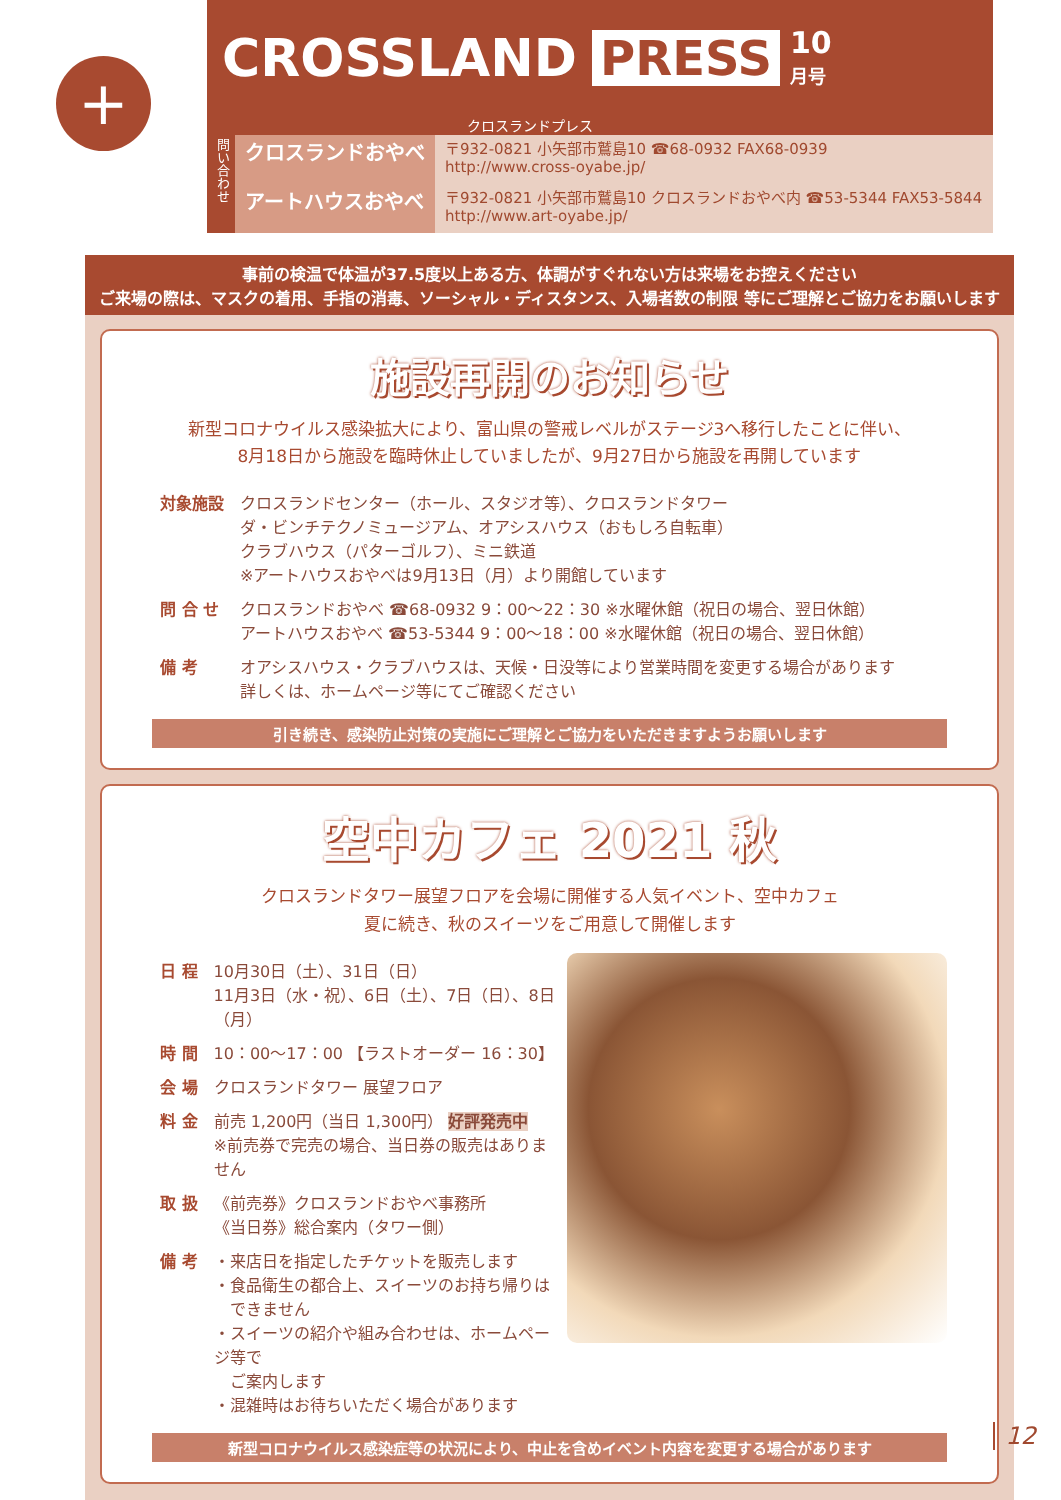+
うちゅう たいよう
CROSSLAND PRESS 10
月号
クロスランドプレス
問い合わせ
クロスランドおやべ
アートハウスおやべ
〒932-0821 小矢部市鷲島10 ☎68-0932 FAX68-0939
http://www.cross-oyabe.jp/
〒932-0821 小矢部市鷲島10 クロスランドおやべ内 ☎53-5344 FAX53-5844
http://www.art-oyabe.jp/
事前の検温で体温が37.5度以上ある方、体調がすぐれない方は来場をお控えください
ご来場の際は、マスクの着用、手指の消毒、ソーシャル・ディスタンス、入場者数の制限 等にご理解とご協力をお願いします
施設再開のお知らせ
新型コロナウイルス感染拡大により、富山県の警戒レベルがステージ3へ移行したことに伴い、
8月18日から施設を臨時休止していましたが、9月27日から施設を再開しています
| 対象施設 | クロスランドセンター（ホール、スタジオ等）、クロスランドタワー ダ・ビンチテクノミュージアム、オアシスハウス（おもしろ自転車） クラブハウス（パターゴルフ）、ミニ鉄道 ※アートハウスおやべは9月13日（月）より開館しています |
| 問 合 せ | クロスランドおやべ ☎68-0932 9：00～22：30 ※水曜休館（祝日の場合、翌日休館） アートハウスおやべ ☎53-5344 9：00～18：00 ※水曜休館（祝日の場合、翌日休館） |
| 備 考 | オアシスハウス・クラブハウスは、天候・日没等により営業時間を変更する場合があります 詳しくは、ホームページ等にてご確認ください |
引き続き、感染防止対策の実施にご理解とご協力をいただきますようお願いします
空中カフェ 2021 秋
クロスランドタワー展望フロアを会場に開催する人気イベント、空中カフェ
夏に続き、秋のスイーツをご用意して開催します
| 日 程 | 10月30日（土）、31日（日） 11月3日（水・祝）、6日（土）、7日（日）、8日（月） |
| 時 間 | 10：00～17：00 【ラストオーダー 16：30】 |
| 会 場 | クロスランドタワー 展望フロア |
| 料 金 | 前売 1,200円（当日 1,300円） 好評発売中 ※前売券で完売の場合、当日券の販売はありません |
| 取 扱 | 《前売券》クロスランドおやべ事務所 《当日券》総合案内（タワー側） |
| 備 考 | ・来店日を指定したチケットを販売します ・食品衛生の都合上、スイーツのお持ち帰りは できません ・スイーツの紹介や組み合わせは、ホームページ等で ご案内します ・混雑時はお待ちいただく場合があります |
新型コロナウイルス感染症等の状況により、中止を含めイベント内容を変更する場合があります
12